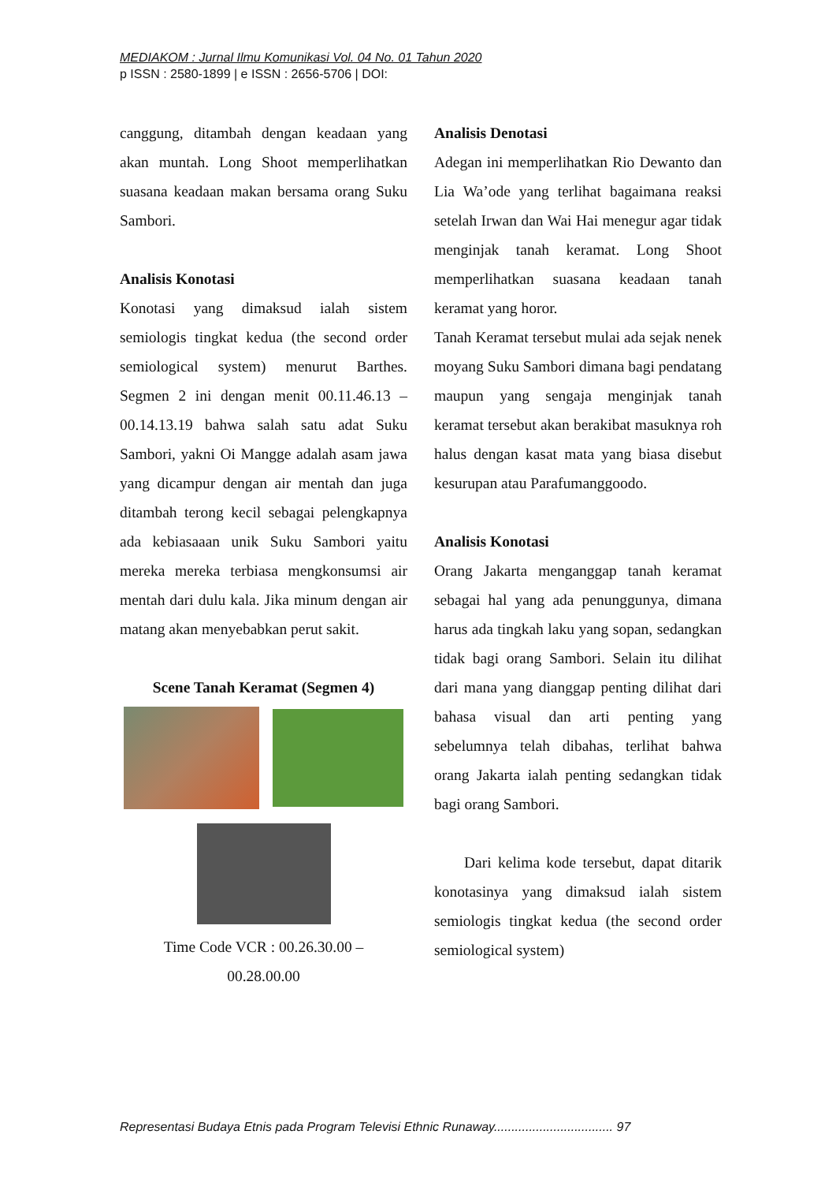MEDIAKOM : Jurnal Ilmu Komunikasi Vol. 04 No. 01 Tahun 2020
p ISSN : 2580-1899 | e ISSN : 2656-5706 | DOI:
canggung, ditambah dengan keadaan yang akan muntah. Long Shoot memperlihatkan suasana keadaan makan bersama orang Suku Sambori.
Analisis Konotasi
Konotasi yang dimaksud ialah sistem semiologis tingkat kedua (the second order semiological system) menurut Barthes. Segmen 2 ini dengan menit 00.11.46.13 – 00.14.13.19 bahwa salah satu adat Suku Sambori, yakni Oi Mangge adalah asam jawa yang dicampur dengan air mentah dan juga ditambah terong kecil sebagai pelengkapnya ada kebiasaaan unik Suku Sambori yaitu mereka mereka terbiasa mengkonsumsi air mentah dari dulu kala. Jika minum dengan air matang akan menyebabkan perut sakit.
Scene Tanah Keramat (Segmen 4)
Time Code VCR : 00.26.30.00 –
00.28.00.00
Analisis Denotasi
Adegan ini memperlihatkan Rio Dewanto dan Lia Wa’ode yang terlihat bagaimana reaksi setelah Irwan dan Wai Hai menegur agar tidak menginjak tanah keramat. Long Shoot memperlihatkan suasana keadaan tanah keramat yang horor.
Tanah Keramat tersebut mulai ada sejak nenek moyang Suku Sambori dimana bagi pendatang maupun yang sengaja menginjak tanah keramat tersebut akan berakibat masuknya roh halus dengan kasat mata yang biasa disebut kesurupan atau Parafumanggoodo.
Analisis Konotasi
Orang Jakarta menganggap tanah keramat sebagai hal yang ada penunggunya, dimana harus ada tingkah laku yang sopan, sedangkan tidak bagi orang Sambori. Selain itu dilihat dari mana yang dianggap penting dilihat dari bahasa visual dan arti penting yang sebelumnya telah dibahas, terlihat bahwa orang Jakarta ialah penting sedangkan tidak bagi orang Sambori.
Dari kelima kode tersebut, dapat ditarik konotasinya yang dimaksud ialah sistem semiologis tingkat kedua (the second order semiological system)
Representasi Budaya Etnis pada Program Televisi Ethnic Runaway.................................. 97